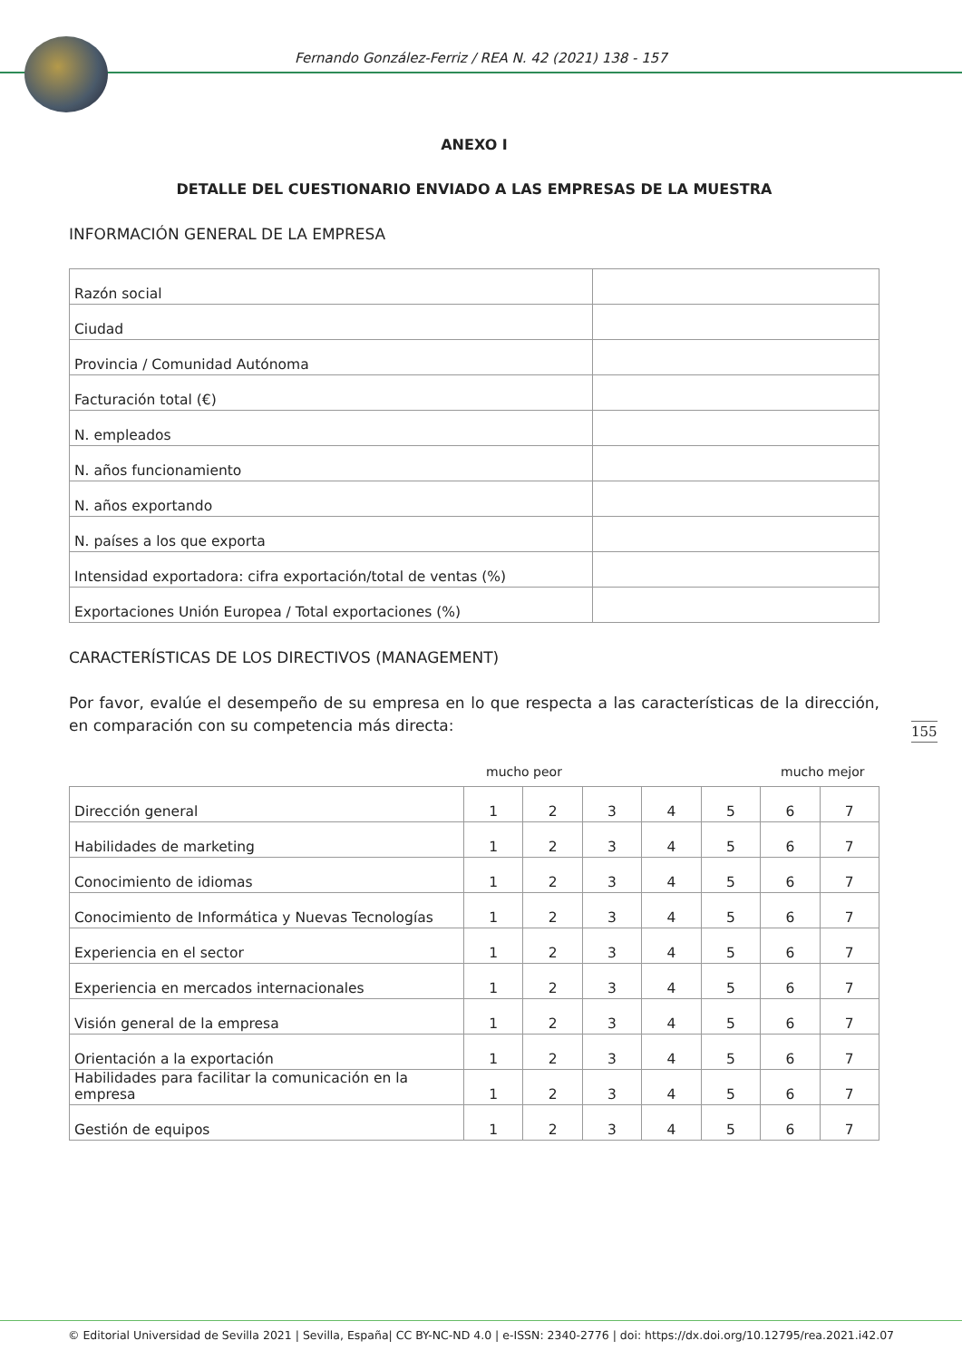Fernando González-Ferriz / REA N. 42 (2021) 138 - 157
ANEXO I
DETALLE DEL CUESTIONARIO ENVIADO A LAS EMPRESAS DE LA MUESTRA
INFORMACIÓN GENERAL DE LA EMPRESA
| Razón social | |
| Ciudad | |
| Provincia / Comunidad Autónoma | |
| Facturación total (€) | |
| N. empleados | |
| N. años funcionamiento | |
| N. años exportando | |
| N. países a los que exporta | |
| Intensidad exportadora: cifra exportación/total de ventas (%) | |
| Exportaciones Unión Europea / Total exportaciones (%) | |
CARACTERÍSTICAS DE LOS DIRECTIVOS (MANAGEMENT)
Por favor, evalúe el desempeño de su empresa en lo que respecta a las características de la dirección, en comparación con su competencia más directa:
mucho peor mucho mejor
| Dirección general | 1 | 2 | 3 | 4 | 5 | 6 | 7 |
| Habilidades de marketing | 1 | 2 | 3 | 4 | 5 | 6 | 7 |
| Conocimiento de idiomas | 1 | 2 | 3 | 4 | 5 | 6 | 7 |
| Conocimiento de Informática y Nuevas Tecnologías | 1 | 2 | 3 | 4 | 5 | 6 | 7 |
| Experiencia en el sector | 1 | 2 | 3 | 4 | 5 | 6 | 7 |
| Experiencia en mercados internacionales | 1 | 2 | 3 | 4 | 5 | 6 | 7 |
| Visión general de la empresa | 1 | 2 | 3 | 4 | 5 | 6 | 7 |
| Orientación a la exportación | 1 | 2 | 3 | 4 | 5 | 6 | 7 |
| Habilidades para facilitar la comunicación en la empresa | 1 | 2 | 3 | 4 | 5 | 6 | 7 |
| Gestión de equipos | 1 | 2 | 3 | 4 | 5 | 6 | 7 |
155
© Editorial Universidad de Sevilla 2021 | Sevilla, España| CC BY-NC-ND 4.0 | e-ISSN: 2340-2776 | doi: https://dx.doi.org/10.12795/rea.2021.i42.07